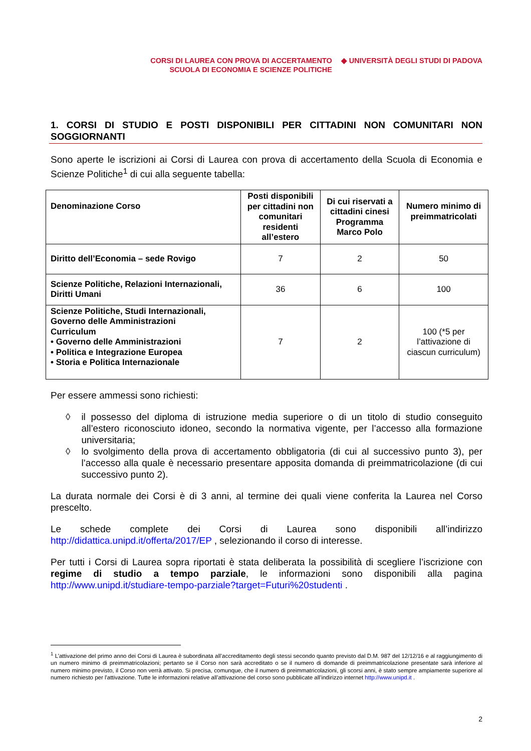CORSI DI LAUREA CON PROVA DI ACCERTAMENTO
SCUOLA DI ECONOMIA E SCIENZE POLITICHE
◆ UNIVERSITÀ DEGLI STUDI DI PADOVA
1. CORSI DI STUDIO E POSTI DISPONIBILI PER CITTADINI NON COMUNITARI NON SOGGIORNANTI
Sono aperte le iscrizioni ai Corsi di Laurea con prova di accertamento della Scuola di Economia e Scienze Politiche<sup>1</sup> di cui alla seguente tabella:
| Denominazione Corso | Posti disponibili per cittadini non comunitari residenti all’estero | Di cui riservati a cittadini cinesi Programma Marco Polo | Numero minimo di preimmatricolati |
| --- | --- | --- | --- |
| Diritto dell’Economia – sede Rovigo | 7 | 2 | 50 |
| Scienze Politiche, Relazioni Internazionali, Diritti Umani | 36 | 6 | 100 |
| Scienze Politiche, Studi Internazionali, Governo delle Amministrazioni Curriculum • Governo delle Amministrazioni • Politica e Integrazione Europea • Storia e Politica Internazionale | 7 | 2 | 100 (*5 per l’attivazione di ciascun curriculum) |
Per essere ammessi sono richiesti:
◊ il possesso del diploma di istruzione media superiore o di un titolo di studio conseguito all’estero riconosciuto idoneo, secondo la normativa vigente, per l’accesso alla formazione universitaria;
◊ lo svolgimento della prova di accertamento obbligatoria (di cui al successivo punto 3), per l’accesso alla quale è necessario presentare apposita domanda di preimmatricolazione (di cui successivo punto 2).
La durata normale dei Corsi è di 3 anni, al termine dei quali viene conferita la Laurea nel Corso prescelto.
Le schede complete dei Corsi di Laurea sono disponibili all’indirizzo http://didattica.unipd.it/offerta/2017/EP , selezionando il corso di interesse.
Per tutti i Corsi di Laurea sopra riportati è stata deliberata la possibilità di scegliere l’iscrizione con regime di studio a tempo parziale, le informazioni sono disponibili alla pagina http://www.unipd.it/studiare-tempo-parziale?target=Futuri%20studenti .
<sup>1</sup> L’attivazione del primo anno dei Corsi di Laurea è subordinata all’accreditamento degli stessi secondo quanto previsto dal D.M. 987 del 12/12/16 e al raggiungimento di un numero minimo di preimmatricolazioni; pertanto se il Corso non sarà accreditato o se il numero di domande di preimmatricolazione presentate sarà inferiore al numero minimo previsto, il Corso non verrà attivato. Si precisa, comunque, che il numero di preimmatricolazioni, gli scorsi anni, è stato sempre ampiamente superiore al numero richiesto per l'attivazione. Tutte le informazioni relative all’attivazione del corso sono pubblicate all’indirizzo internet http://www.unipd.it .
2